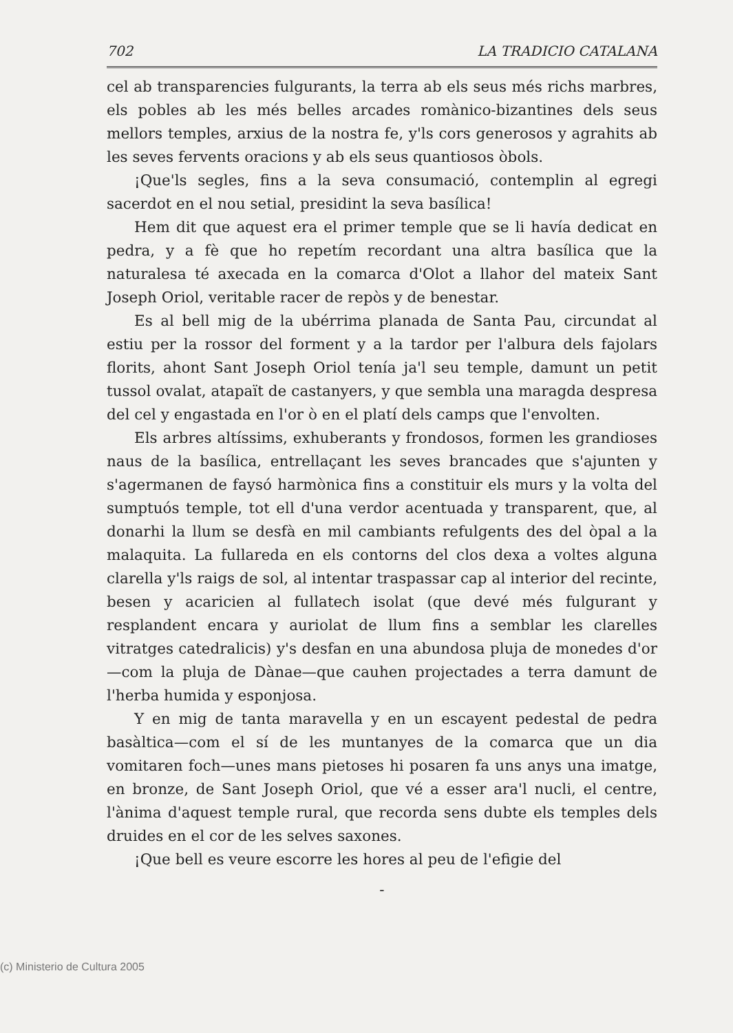702 LA TRADICIO CATALANA
cel ab transparencies fulgurants, la terra ab els seus més richs marbres, els pobles ab les més belles arcades romànico-bizantines dels seus mellors temples, arxius de la nostra fe, y'ls cors generosos y agrahits ab les seves fervents oracions y ab els seus quantiosos òbols.
¡Que'ls segles, fins a la seva consumació, contemplin al egregi sacerdot en el nou setial, presidint la seva basílica!
Hem dit que aquest era el primer temple que se li havía dedicat en pedra, y a fè que ho repetím recordant una altra basílica que la naturalesa té axecada en la comarca d'Olot a llahor del mateix Sant Joseph Oriol, veritable racer de repòs y de benestar.
Es al bell mig de la ubérrima planada de Santa Pau, circundat al estiu per la rossor del forment y a la tardor per l'albura dels fajolars florits, ahont Sant Joseph Oriol tenía ja'l seu temple, damunt un petit tussol ovalat, atapaït de castanyers, y que sembla una maragda despresa del cel y engastada en l'or ò en el platí dels camps que l'envolten.
Els arbres altíssims, exhuberants y frondosos, formen les grandioses naus de la basílica, entrellaçant les seves brancades que s'ajunten y s'agermanen de faysó harmònica fins a constituir els murs y la volta del sumptuós temple, tot ell d'una verdor acentuada y transparent, que, al donarhi la llum se desfà en mil cambiants refulgents des del òpal a la malaquita. La fullareda en els contorns del clos dexa a voltes alguna clarella y'ls raigs de sol, al intentar traspassar cap al interior del recinte, besen y acaricien al fullatech isolat (que devé més fulgurant y resplandent encara y auriolat de llum fins a semblar les clarelles vitratges catedralicis) y's desfan en una abundosa pluja de monedes d'or—com la pluja de Dànae—que cauhen projectades a terra damunt de l'herba humida y esponjosa.
Y en mig de tanta maravella y en un escayent pedestal de pedra basàltica—com el sí de les muntanyes de la comarca que un dia vomitaren foch—unes mans pietoses hi posaren fa uns anys una imatge, en bronze, de Sant Joseph Oriol, que vé a esser ara'l nucli, el centre, l'ànima d'aquest temple rural, que recorda sens dubte els temples dels druides en el cor de les selves saxones.
¡Que bell es veure escorre les hores al peu de l'efigie del
-
(c) Ministerio de Cultura 2005